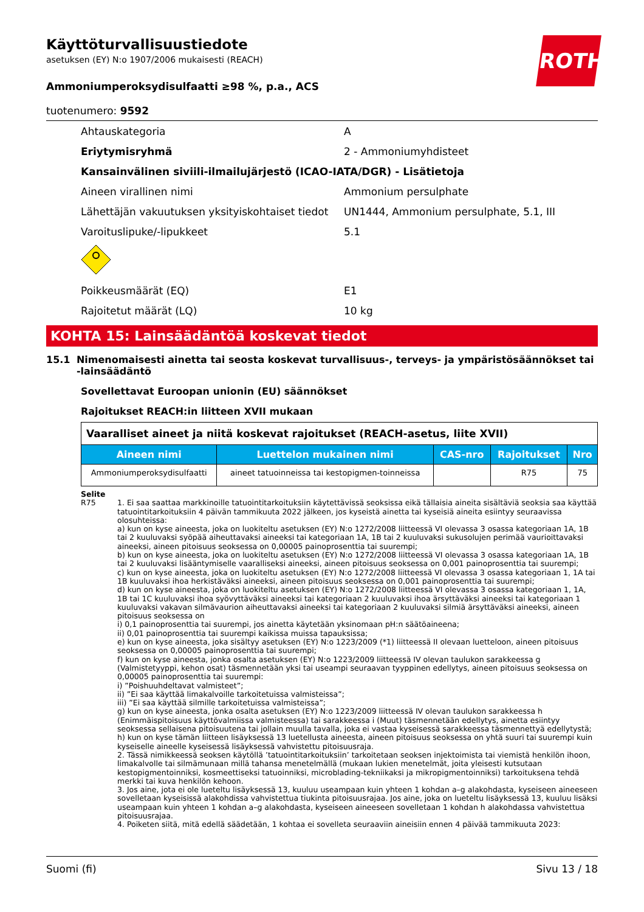ROTH
Käyttöturvallisuustiedote
asetuksen (EY) N:o 1907/2006 mukaisesti (REACH)
Ammoniumperoksydisulfaatti ≥98 %, p.a., ACS
tuotenumero: 9592
Ahtauskategoria A
Eriytymisryhmä 2 - Ammoniumyhdisteet
Kansainvälinen siviili-ilmailujärjestö (ICAO-IATA/DGR) - Lisätietoja
Aineen virallinen nimi Ammonium persulphate
Lähettäjän vakuutuksen yksityiskohtaiset tiedot UN1444, Ammonium persulphate, 5.1, III
Varoituslipuke/-lipukkeet 5.1
Poikkeusmäärät (EQ) E1
Rajoitetut määrät (LQ) 10 kg
KOHTA 15: Lainsäädäntöä koskevat tiedot
15.1 Nimenomaisesti ainetta tai seosta koskevat turvallisuus-, terveys- ja ympäristösäännökset tai -lainsäädäntö
Sovellettavat Euroopan unionin (EU) säännökset
Rajoitukset REACH:in liitteen XVII mukaan
| Vaaralliset aineet ja niitä koskevat rajoitukset (REACH-asetus, liite XVII) | | | | |
| Aineen nimi | Luettelon mukainen nimi | CAS-nro | Rajoitukset | Nro |
| Ammoniumperoksydisulfaatti | aineet tatuoinneissa tai kestopigmen-toinneissa | | R75 | 75 |
Selite
R75 1. Ei saa saattaa markkinoille tatuointitarkoituksiin käytettävissä seoksissa eikä tällaisia aineita sisältäviä seoksia saa käyttää tatuointitarkoituksiin 4 päivän tammikuuta 2022 jälkeen, jos kyseistä ainetta tai kyseisiä aineita esiintyy seuraavissa olosuhteissa:
a) kun on kyse aineesta, joka on luokiteltu asetuksen (EY) N:o 1272/2008 liitteessä VI olevassa 3 osassa kategoriaan 1A, 1B tai 2 kuuluvaksi syöpää aiheuttavaksi aineeksi tai kategoriaan 1A, 1B tai 2 kuuluvaksi sukusolujen perimää vaurioittavaksi aineeksi, aineen pitoisuus seoksessa on 0,00005 painoprosenttia tai suurempi;
b) kun on kyse aineesta, joka on luokiteltu asetuksen (EY) N:o 1272/2008 liitteessä VI olevassa 3 osassa kategoriaan 1A, 1B tai 2 kuuluvaksi lisääntymiselle vaaralliseksi aineeksi, aineen pitoisuus seoksessa on 0,001 painoprosenttia tai suurempi;
c) kun on kyse aineesta, joka on luokiteltu asetuksen (EY) N:o 1272/2008 liitteessä VI olevassa 3 osassa kategoriaan 1, 1A tai 1B kuuluvaksi ihoa herkistäväksi aineeksi, aineen pitoisuus seoksessa on 0,001 painoprosenttia tai suurempi;
d) kun on kyse aineesta, joka on luokiteltu asetuksen (EY) N:o 1272/2008 liitteessä VI olevassa 3 osassa kategoriaan 1, 1A, 1B tai 1C kuuluvaksi ihoa syövyttäväksi aineeksi tai kategoriaan 2 kuuluvaksi ihoa ärsyttäväksi aineeksi tai kategoriaan 1 kuuluvaksi vakavan silmävaurion aiheuttavaksi aineeksi tai kategoriaan 2 kuuluvaksi silmiä ärsyttäväksi aineeksi, aineen pitoisuus seoksessa on
i) 0,1 painoprosenttia tai suurempi, jos ainetta käytetään yksinomaan pH:n säätöaineena;
ii) 0,01 painoprosenttia tai suurempi kaikissa muissa tapauksissa;
e) kun on kyse aineesta, joka sisältyy asetuksen (EY) N:o 1223/2009 (*1) liitteessä II olevaan luetteloon, aineen pitoisuus seoksessa on 0,00005 painoprosenttia tai suurempi;
f) kun on kyse aineesta, jonka osalta asetuksen (EY) N:o 1223/2009 liitteessä IV olevan taulukon sarakkeessa g (Valmistetyyppi, kehon osat) täsmennetään yksi tai useampi seuraavan tyyppinen edellytys, aineen pitoisuus seoksessa on 0,00005 painoprosenttia tai suurempi:
i) ”Poishuuhdeltavat valmisteet”;
ii) ”Ei saa käyttää limakalvoille tarkoitetuissa valmisteissa”;
iii) ”Ei saa käyttää silmille tarkoitetuissa valmisteissa”;
g) kun on kyse aineesta, jonka osalta asetuksen (EY) N:o 1223/2009 liitteessä IV olevan taulukon sarakkeessa h (Enimmäispitoisuus käyttövalmiissa valmisteessa) tai sarakkeessa i (Muut) täsmennetään edellytys, ainetta esiintyy seoksessa sellaisena pitoisuutena tai jollain muulla tavalla, joka ei vastaa kyseisessä sarakkeessa täsmennettyä edellytystä;
h) kun on kyse tämän liitteen lisäyksessä 13 luetellusta aineesta, aineen pitoisuus seoksessa on yhtä suuri tai suurempi kuin kyseiselle aineelle kyseisessä lisäyksessä vahvistettu pitoisuusraja.
2. Tässä nimikkeessä seoksen käytöllä ’tatuointitarkoituksiin’ tarkoitetaan seoksen injektoimista tai viemistä henkilön ihoon, limakalvolle tai silmämunaan millä tahansa menetelmällä (mukaan lukien menetelmät, joita yleisesti kutsutaan kestopigmentoinniksi, kosmeettiseksi tatuoinniksi, microblading-tekniikaksi ja mikropigmentoinniksi) tarkoituksena tehdä merkki tai kuva henkilön kehoon.
3. Jos aine, jota ei ole lueteltu lisäyksessä 13, kuuluu useampaan kuin yhteen 1 kohdan a–g alakohdasta, kyseiseen aineeseen sovelletaan kyseisissä alakohdissa vahvistettua tiukinta pitoisuusrajaa. Jos aine, joka on lueteltu lisäyksessä 13, kuuluu lisäksi useampaan kuin yhteen 1 kohdan a–g alakohdasta, kyseiseen aineeseen sovelletaan 1 kohdan h alakohdassa vahvistettua pitoisuusrajaa.
4. Poiketen siitä, mitä edellä säädetään, 1 kohtaa ei sovelleta seuraaviin aineisiin ennen 4 päivää tammikuuta 2023:
Suomi (fi) Sivu 13 / 18